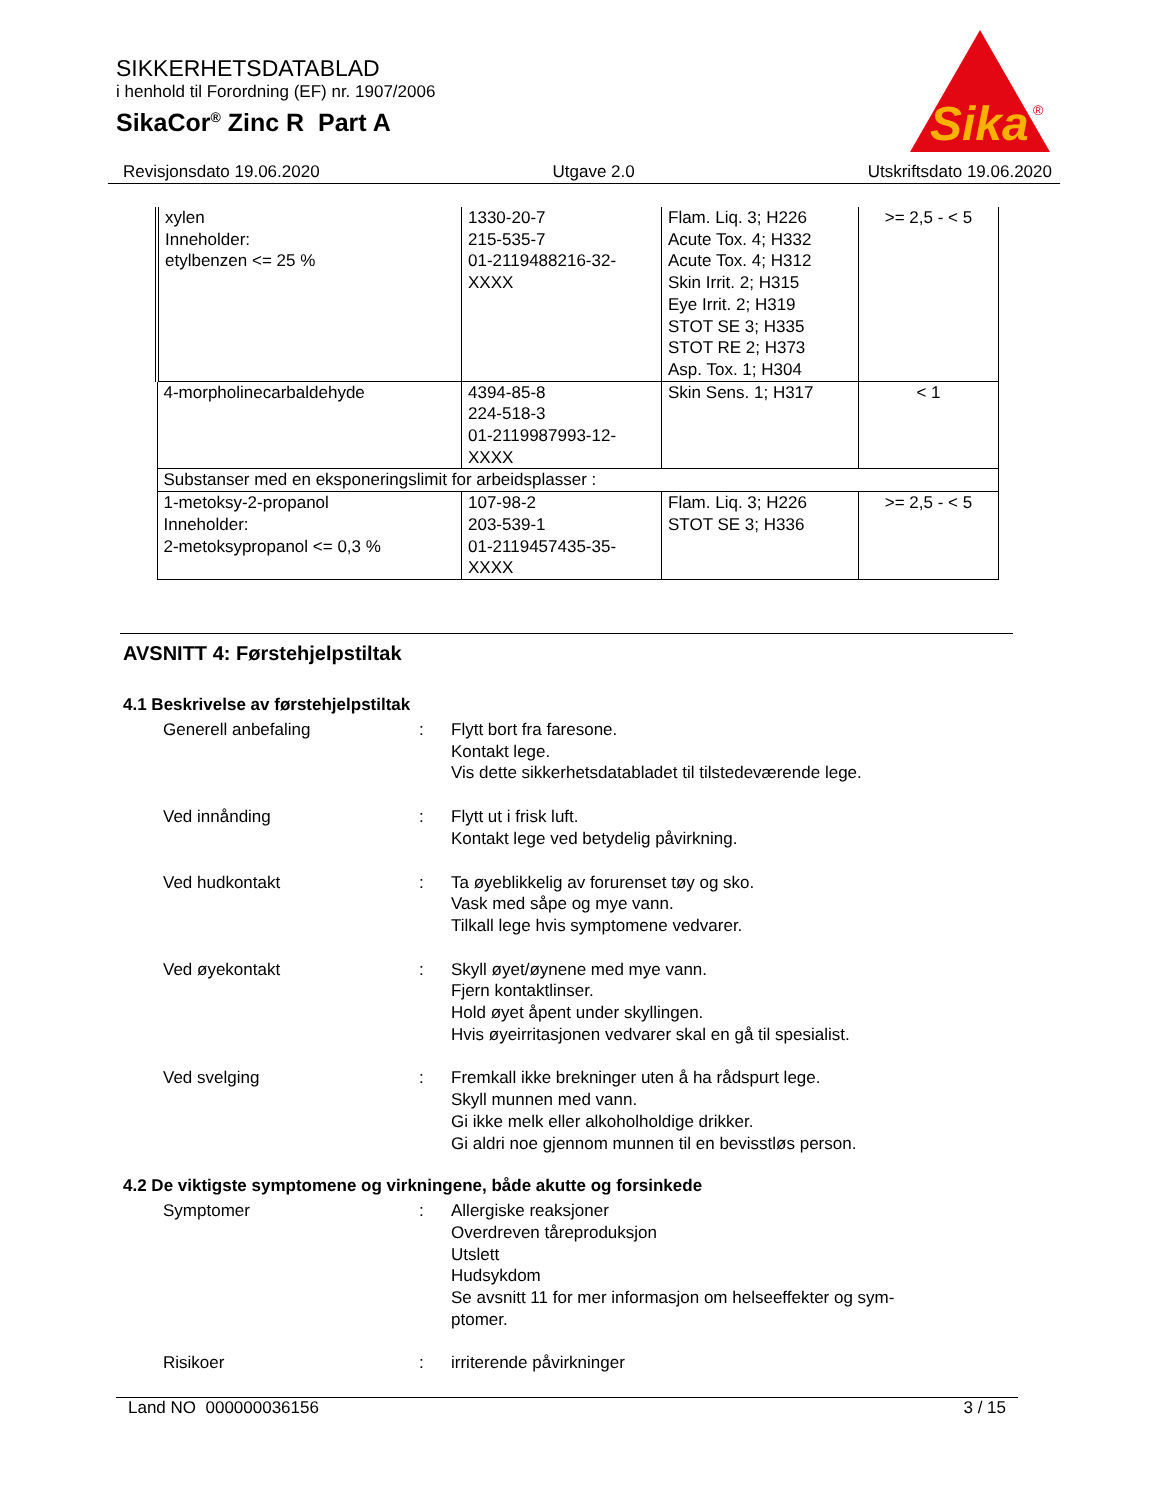SIKKERHETSDATABLAD
i henhold til Forordning (EF) nr. 1907/2006
SikaCor<sup>®</sup> Zinc R Part A
Sika
®
Revisjonsdato 19.06.2020 Utgave 2.0 Utskriftsdato 19.06.2020
| xylen Inneholder: etylbenzen <= 25 % | 1330-20-7 215-535-7 01-2119488216-32- XXXX | Flam. Liq. 3; H226 Acute Tox. 4; H332 Acute Tox. 4; H312 Skin Irrit. 2; H315 Eye Irrit. 2; H319 STOT SE 3; H335 STOT RE 2; H373 Asp. Tox. 1; H304 | >= 2,5 - < 5 |
| 4-morpholinecarbaldehyde | 4394-85-8 224-518-3 01-2119987993-12- XXXX | Skin Sens. 1; H317 | < 1 |
| Substanser med en eksponeringslimit for arbeidsplasser : | | | |
| 1-metoksy-2-propanol Inneholder: 2-metoksypropanol <= 0,3 % | 107-98-2 203-539-1 01-2119457435-35- XXXX | Flam. Liq. 3; H226 STOT SE 3; H336 | >= 2,5 - < 5 |
AVSNITT 4: Førstehjelpstiltak
4.1 Beskrivelse av førstehjelpstiltak
Generell anbefaling : Flytt bort fra faresone.
Kontakt lege.
Vis dette sikkerhetsdatabladet til tilstedeværende lege.
Ved innånding : Flytt ut i frisk luft.
Kontakt lege ved betydelig påvirkning.
Ved hudkontakt : Ta øyeblikkelig av forurenset tøy og sko.
Vask med såpe og mye vann.
Tilkall lege hvis symptomene vedvarer.
Ved øyekontakt : Skyll øyet/øynene med mye vann.
Fjern kontaktlinser.
Hold øyet åpent under skyllingen.
Hvis øyeirritasjonen vedvarer skal en gå til spesialist.
Ved svelging : Fremkall ikke brekninger uten å ha rådspurt lege.
Skyll munnen med vann.
Gi ikke melk eller alkoholholdige drikker.
Gi aldri noe gjennom munnen til en bevisstløs person.
4.2 De viktigste symptomene og virkningene, både akutte og forsinkede
Symptomer : Allergiske reaksjoner
Overdreven tåreproduksjon
Utslett
Hudsykdom
Se avsnitt 11 for mer informasjon om helseeffekter og sym-
ptomer.
Risikoer : irriterende påvirkninger
Land NO 000000036156 3 / 15